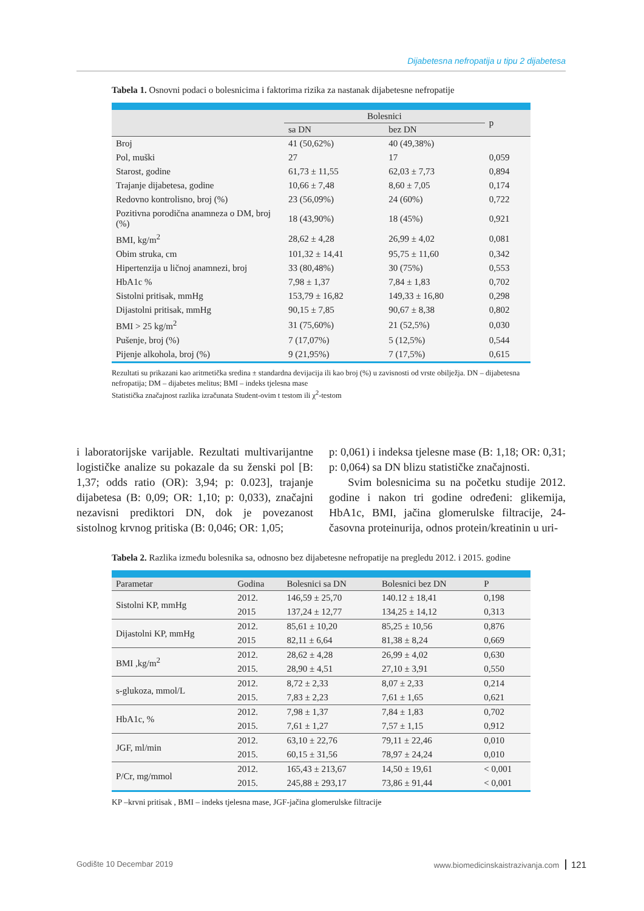Dijabetesna nefropatija u tipu 2 dijabetesa
Tabela 1. Osnovni podaci o bolesnicima i faktorima rizika za nastanak dijabetesne nefropatije
| | Bolesnici | | p |
| --- | --- | --- | --- |
| | sa DN | bez DN | |
| Broj | 41 (50,62%) | 40 (49,38%) | |
| Pol, muški | 27 | 17 | 0,059 |
| Starost, godine | 61,73 ± 11,55 | 62,03 ± 7,73 | 0,894 |
| Trajanje dijabetesa, godine | 10,66 ± 7,48 | 8,60 ± 7,05 | 0,174 |
| Redovno kontrolisno, broj (%) | 23 (56,09%) | 24 (60%) | 0,722 |
| Pozitivna porodična anamneza o DM, broj (%) | 18 (43,90%) | 18 (45%) | 0,921 |
| BMI, kg/m<sup>2</sup> | 28,62 ± 4,28 | 26,99 ± 4,02 | 0,081 |
| Obim struka, cm | 101,32 ± 14,41 | 95,75 ± 11,60 | 0,342 |
| Hipertenzija u ličnoj anamnezi, broj | 33 (80,48%) | 30 (75%) | 0,553 |
| HbA1c % | 7,98 ± 1,37 | 7,84 ± 1,83 | 0,702 |
| Sistolni pritisak, mmHg | 153,79 ± 16,82 | 149,33 ± 16,80 | 0,298 |
| Dijastolni pritisak, mmHg | 90,15 ± 7,85 | 90,67 ± 8,38 | 0,802 |
| BMI > 25 kg/m<sup>2</sup> | 31 (75,60%) | 21 (52,5%) | 0,030 |
| Pušenje, broj (%) | 7 (17,07%) | 5 (12,5%) | 0,544 |
| Pijenje alkohola, broj (%) | 9 (21,95%) | 7 (17,5%) | 0,615 |
Rezultati su prikazani kao aritmetička sredina ± standardna devijacija ili kao broj (%) u zavisnosti od vrste obilježja. DN – dijabetesna nefropatija; DM – dijabetes melitus; BMI – indeks tjelesna mase
Statistička značajnost razlika izračunata Student-ovim t testom ili χ<sup>2</sup>-testom
i laboratorijske varijable. Rezultati multivarijantne logističke analize su pokazale da su ženski pol [B: 1,37; odds ratio (OR): 3,94; p: 0.023], trajanje dijabetesa (B: 0,09; OR: 1,10; p: 0,033), značajni nezavisni prediktori DN, dok je povezanost sistolnog krvnog pritiska (B: 0,046; OR: 1,05;
p: 0,061) i indeksa tjelesne mase (B: 1,18; OR: 0,31; p: 0,064) sa DN blizu statističke značajnosti.
Svim bolesnicima su na početku studije 2012. godine i nakon tri godine određeni: glikemija, HbA1c, BMI, jačina glomerulske filtracije, 24-časovna proteinurija, odnos protein/kreatinin u uri-
Tabela 2. Razlika između bolesnika sa, odnosno bez dijabetesne nefropatije na pregledu 2012. i 2015. godine
| Parametar | Godina | Bolesnici sa DN | Bolesnici bez DN | P |
| --- | --- | --- | --- | --- |
| Sistolni KP, mmHg | 2012. | 146,59 ± 25,70 | 140.12 ± 18,41 | 0,198 |
| | 2015 | 137,24 ± 12,77 | 134,25 ± 14,12 | 0,313 |
| Dijastolni KP, mmHg | 2012. | 85,61 ± 10,20 | 85,25 ± 10,56 | 0,876 |
| | 2015 | 82,11 ± 6,64 | 81,38 ± 8,24 | 0,669 |
| BMI ,kg/m<sup>2</sup> | 2012. | 28,62 ± 4,28 | 26,99 ± 4,02 | 0,630 |
| | 2015. | 28,90 ± 4,51 | 27,10 ± 3,91 | 0,550 |
| s-glukoza, mmol/L | 2012. | 8,72 ± 2,33 | 8,07 ± 2,33 | 0,214 |
| | 2015. | 7,83 ± 2,23 | 7,61 ± 1,65 | 0,621 |
| HbA1c, % | 2012. | 7,98 ± 1,37 | 7,84 ± 1,83 | 0,702 |
| | 2015. | 7,61 ± 1,27 | 7,57 ± 1,15 | 0,912 |
| JGF, ml/min | 2012. | 63,10 ± 22,76 | 79,11 ± 22,46 | 0,010 |
| | 2015. | 60,15 ± 31,56 | 78,97 ± 24,24 | 0,010 |
| P/Cr, mg/mmol | 2012. | 165,43 ± 213,67 | 14,50 ± 19,61 | < 0,001 |
| | 2015. | 245,88 ± 293,17 | 73,86 ± 91,44 | < 0,001 |
KP –krvni pritisak , BMI – indeks tjelesna mase, JGF-jačina glomerulske filtracije
Godište 10 Decembar 2019 www.biomedicinskaistrazivanja.com 121